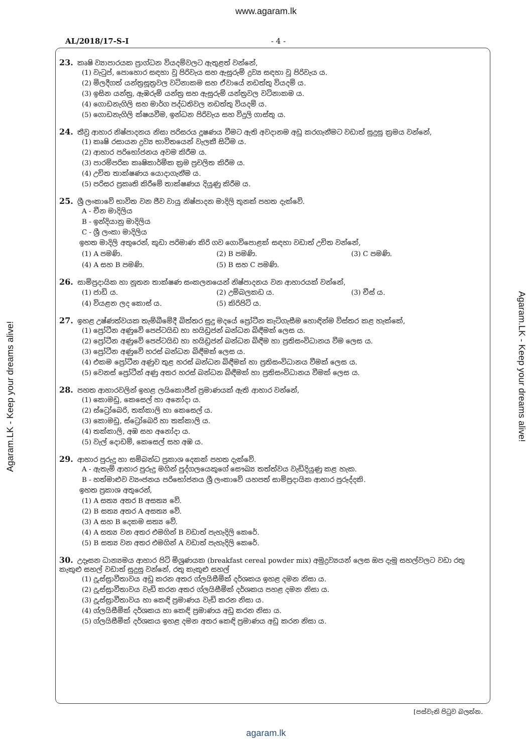www.agaram.lk
AL/2018/17-S-I - 4 -
23. කෘෂි ව්‍යාපාරයක ප්‍රාග්ධන වියදම්වලට ඇතුළත් වන්නේ,
(1) වැටුප්, පොහොර සඳහා වූ පිරිවැය සහ ඇසුරුම් ද්‍රව්‍ය සඳහා වූ පිරිවැය ය.
(2) මිලදීගත් යන්ත්‍රසූත්‍රවල වටිනාකම සහ ඒවායේ නඩත්තු වියදම් ය.
(3) ඉසින යන්ත්‍ර, ඇඹරුම් යන්ත්‍ර සහ ඇසුරුම් යන්ත්‍රවල වටිනාකම ය.
(4) ගොඩනැගිලි සහ මාර්ග පද්ධතිවල නඩත්තු වියදම් ය.
(5) ගොඩනැගිලි ක්ෂයවීම, ඉන්ධන පිරිවැය සහ විදුලි ගාස්තු ය.
24. තීව්‍ර ආහාර නිෂ්පාදනය නිසා පරිසරය දූෂණය වීමට ඇති අවදානම අඩු කරගැනීමට වඩාත් සුදුසු ක්‍රමය වන්නේ,
(1) කෘෂි රසායන ද්‍රව්‍ය භාවිතයෙන් වැලකී සිටීම ය.
(2) ආහාර පරිභෝජනය අවම කිරීම ය.
(3) පාරම්පරික කෘෂිකාර්මික ක්‍රම ප්‍රචලිත කිරීම ය.
(4) උචිත තාක්ෂණය යොදාගැනීම ය.
(5) පරිසර ප්‍රකෘති කිරීමේ තාක්ෂණය දියුණු කිරීම ය.
25. ශ්‍රී ලංකාවේ භාවිත වන ජීව වායු නිෂ්පාදන මාදිලි තුනක් පහත දැක්වේ.
A - චීන මාදිලිය
B - ඉන්දියානු මාදිලිය
C - ශ්‍රී ලංකා මාදිලිය
ඉහත මාදිලි අතුරෙන්, කුඩා පරිමාණ කිරි ගව ගොවිපොළක් සඳහා වඩාත් උචිත වන්නේ,
(1) A පමණි. (2) B පමණි. (3) C පමණි.
(4) A සහ B පමණි. (5) B සහ C පමණි.
26. සාම්ප්‍රදායික හා නූතන තාක්ෂණ සංකලනයෙන් නිෂ්පාදනය වන ආහාරයක් වන්නේ,
(1) ජාඩි ය. (2) උම්බලකඩ ය. (3) චීස් ය.
(4) වියළන ලද කොස් ය. (5) කිරිපිටි ය.
27. ඉහළ උෂ්ණත්වයක තැම්බීමේදී බිත්තර සුදු මදයේ ප්‍රෝටීන කැටිගැසීම හොඳින්ම විස්තර කළ හැක්කේ,
(1) ප්‍රෝටීන අණුවේ පෙප්ටයිඩ හා හයිඩ්‍රජන් බන්ධන බිඳීමක් ලෙස ය.
(2) ප්‍රෝටීන අණුවේ පෙප්ටයිඩ හා හයිඩ්‍රජන් බන්ධන බිඳීම හා ප්‍රතිසංවිධානය වීම ලෙස ය.
(3) ප්‍රෝටීන අණුවේ හරස් බන්ධන බිඳීමක් ලෙස ය.
(4) එකම ප්‍රෝටීන අණුව තුළ හරස් බන්ධන බිඳීමක් හා ප්‍රතිසංවිධානය වීමක් ලෙස ය.
(5) වෙනස් ප්‍රෝටීන් අණු අතර හරස් බන්ධන බිඳීමක් හා ප්‍රතිසංවිධානය වීමක් ලෙස ය.
28. පහත ආහාරවලින් ඉහළ ලයිකොපීන් ප්‍රමාණයක් ඇති ආහාර වන්නේ,
(1) කොමඩු, කෙසෙල් හා අනෝදා ය.
(2) ස්ට්‍රෝබෙරි, තක්කාලි හා කෙසෙල් ය.
(3) කොමඩු, ස්ට්‍රෝබෙරි හා තක්කාලි ය.
(4) තක්කාලි, අඹ සහ අනෝදා ය.
(5) වැල් දොඩම්, කෙසෙල් සහ අඹ ය.
29. ආහාර පුරුදු හා සම්බන්ධ ප්‍රකාශ දෙකක් පහත දැක්වේ.
A - ඇතැම් ආහාර පුරුදු මගින් පුද්ගලයෙකුගේ සෞඛ්‍ය තත්ත්වය වැඩිදියුණු කළ හැක.
B - හත්මාළුව ව්‍යංජනය පරිභෝජනය ශ්‍රී ලංකාවේ යහපත් සාම්ප්‍රදායික ආහාර පුරුද්දකි.
ඉහත ප්‍රකාශ අතුරෙන්,
(1) A සත්‍ය අතර B අසත්‍ය වේ.
(2) B සත්‍ය අතර A අසත්‍ය වේ.
(3) A සහ B දෙකම සත්‍ය වේ.
(4) A සත්‍ය වන අතර එමගින් B වඩාත් පැහැදිලි කෙරේ.
(5) B සත්‍ය වන අතර එමගින් A වඩාත් පැහැදිලි කෙරේ.
30. උදෑසන ධාන්‍යමය ආහාර පිටි මිශ්‍රණයක (breakfast cereal powder mix) අමුද්‍රව්‍යයන් ලෙස ඔප දැමූ සහල්වලට වඩා රතු කැකුළු සහල් වඩාත් සුදුසු වන්නේ, රතු කැකුළු සහල්
(1) ද්‍රුස්ස්‍රාවීතාවය අඩු කරන අතර ග්ලයිසීමික් දර්ශකය ඉහළ දමන නිසා ය.
(2) ද්‍රුස්ස්‍රාවීතාවය වැඩි කරන අතර ග්ලයිසීමික් දර්ශකය පහළ දමන නිසා ය.
(3) ද්‍රුස්ස්‍රාවීතාවය හා කෙඳි ප්‍රමාණය වැඩි කරන නිසා ය.
(4) ග්ලයිසීමික් දර්ශකය හා කෙඳි ප්‍රමාණය අඩු කරන නිසා ය.
(5) ග්ලයිසීමික් දර්ශකය ඉහළ දමන අතර කෙඳි ප්‍රමාණය අඩු කරන නිසා ය.
[පස්වැනි පිටුව බලන්න.
Agaram.LK - Keep your dreams alive!
Agaram.LK - Keep your dreams alive!
agaram.lk